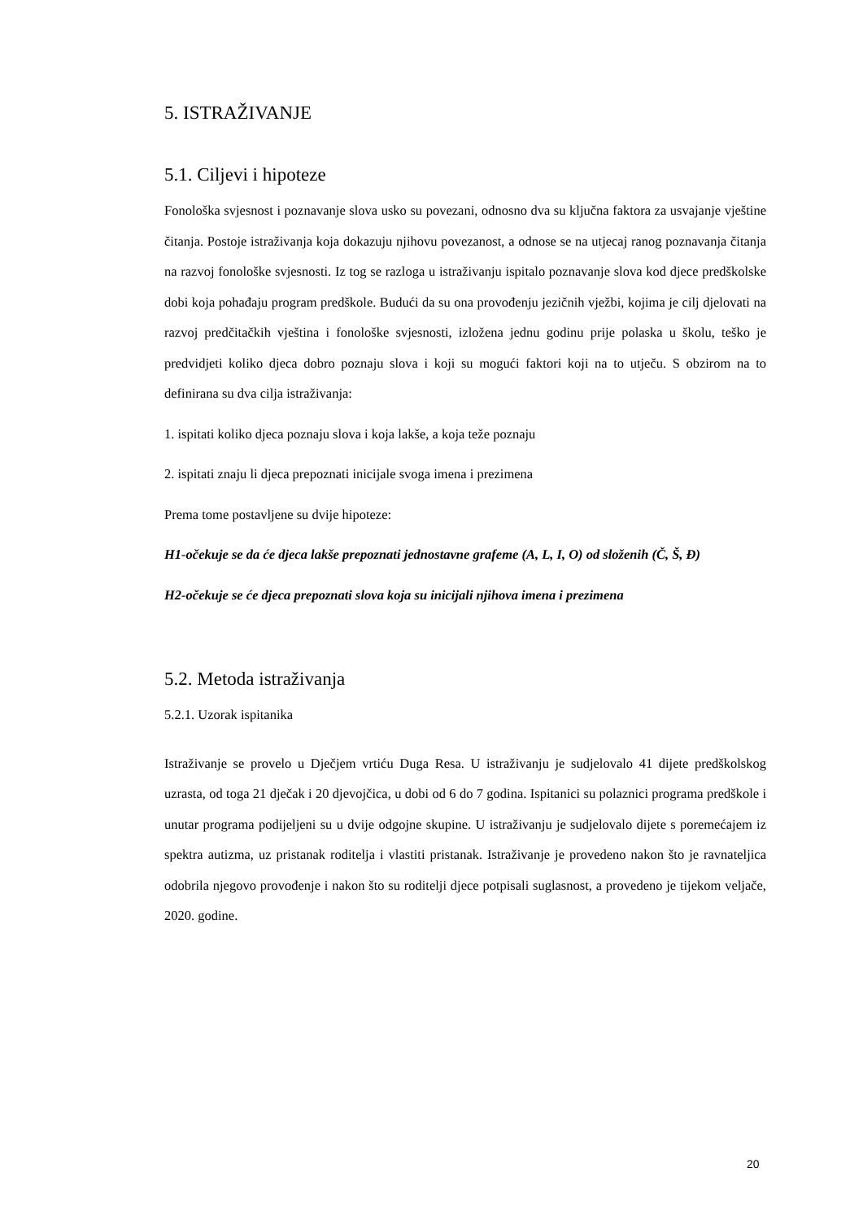5. ISTRAŽIVANJE
5.1. Ciljevi i hipoteze
Fonološka svjesnost i poznavanje slova usko su povezani, odnosno dva su ključna faktora za usvajanje vještine čitanja. Postoje istraživanja koja dokazuju njihovu povezanost, a odnose se na utjecaj ranog poznavanja čitanja na razvoj fonološke svjesnosti. Iz tog se razloga u istraživanju ispitalo poznavanje slova kod djece predškolske dobi koja pohađaju program predškole. Budući da su ona provođenju jezičnih vježbi, kojima je cilj djelovati na razvoj predčitačkih vještina i fonološke svjesnosti, izložena jednu godinu prije polaska u školu, teško je predvidjeti koliko djeca dobro poznaju slova i koji su mogući faktori koji na to utječu. S obzirom na to definirana su dva cilja istraživanja:
1. ispitati koliko djeca poznaju slova i koja lakše, a koja teže poznaju
2. ispitati znaju li djeca prepoznati inicijale svoga imena i prezimena
Prema tome postavljene su dvije hipoteze:
H1-očekuje se da će djeca lakše prepoznati jednostavne grafeme (A, L, I, O) od složenih (Č, Š, Đ)
H2-očekuje se će djeca prepoznati slova koja su inicijali njihova imena i prezimena
5.2. Metoda istraživanja
5.2.1. Uzorak ispitanika
Istraživanje se provelo u Dječjem vrtiću Duga Resa. U istraživanju je sudjelovalo 41 dijete predškolskog uzrasta, od toga 21 dječak i 20 djevojčica, u dobi od 6 do 7 godina. Ispitanici su polaznici programa predškole i unutar programa podijeljeni su u dvije odgojne skupine. U istraživanju je sudjelovalo dijete s poremećajem iz spektra autizma, uz pristanak roditelja i vlastiti pristanak. Istraživanje je provedeno nakon što je ravnateljica odobrila njegovo provođenje i nakon što su roditelji djece potpisali suglasnost, a provedeno je tijekom veljače, 2020. godine.
20